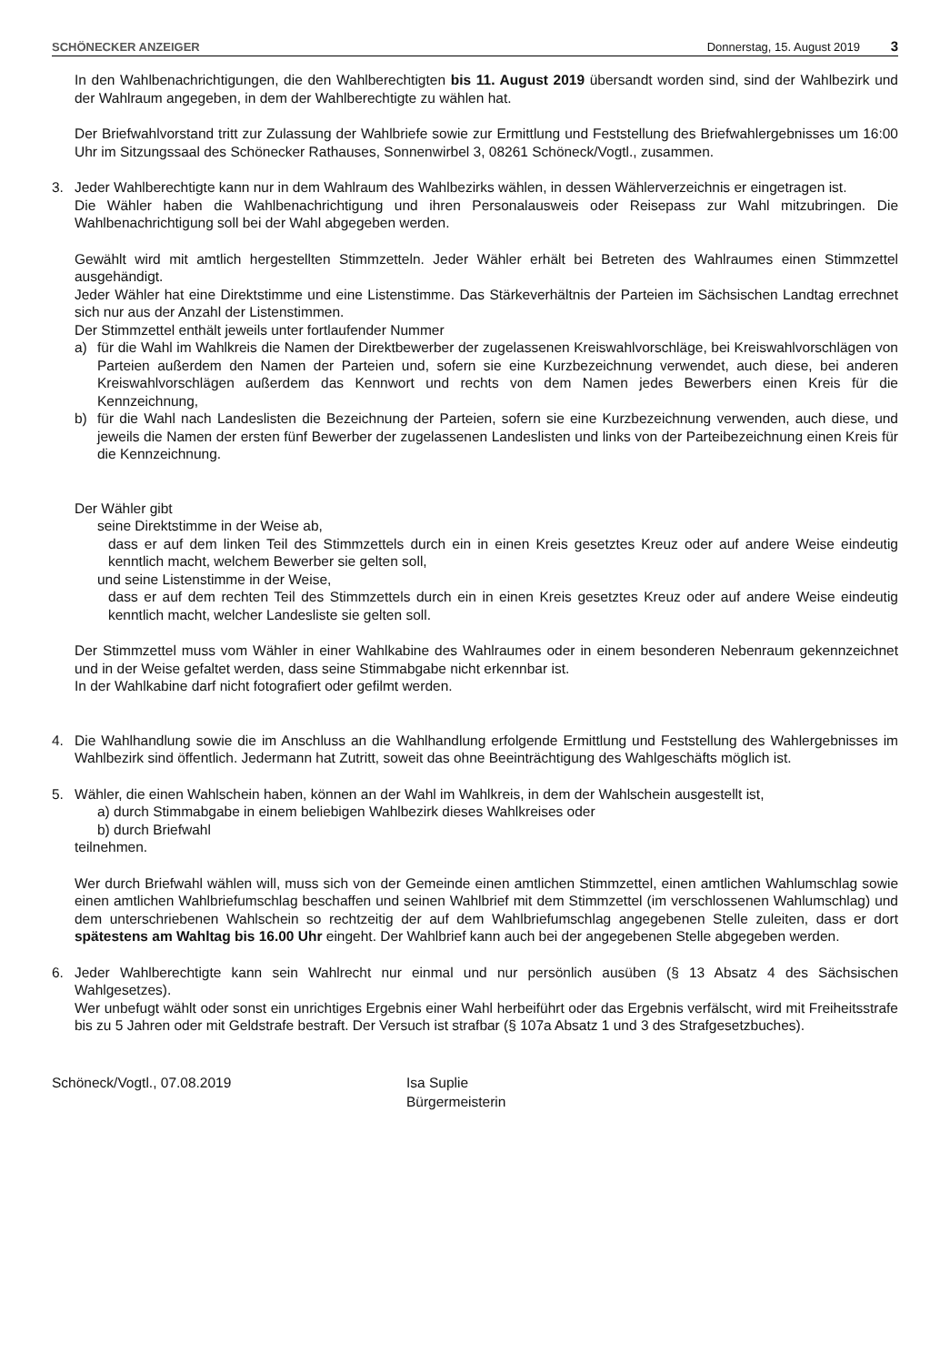SCHÖNECKER ANZEIGER Donnerstag, 15. August 2019 3
In den Wahlbenachrichtigungen, die den Wahlberechtigten bis 11. August 2019 übersandt worden sind, sind der Wahlbezirk und der Wahlraum angegeben, in dem der Wahlberechtigte zu wählen hat.
Der Briefwahlvorstand tritt zur Zulassung der Wahlbriefe sowie zur Ermittlung und Feststellung des Briefwahlergebnisses um 16:00 Uhr im Sitzungssaal des Schönecker Rathauses, Sonnenwirbel 3, 08261 Schöneck/Vogtl., zusammen.
3. Jeder Wahlberechtigte kann nur in dem Wahlraum des Wahlbezirks wählen, in dessen Wählerverzeichnis er eingetragen ist.
Die Wähler haben die Wahlbenachrichtigung und ihren Personalausweis oder Reisepass zur Wahl mitzubringen. Die Wahlbenachrichtigung soll bei der Wahl abgegeben werden.
Gewählt wird mit amtlich hergestellten Stimmzetteln. Jeder Wähler erhält bei Betreten des Wahlraumes einen Stimmzettel ausgehändigt.
Jeder Wähler hat eine Direktstimme und eine Listenstimme. Das Stärkeverhältnis der Parteien im Sächsischen Landtag errechnet sich nur aus der Anzahl der Listenstimmen.
Der Stimmzettel enthält jeweils unter fortlaufender Nummer
a) für die Wahl im Wahlkreis die Namen der Direktbewerber der zugelassenen Kreiswahlvorschläge, bei Kreiswahlvorschlägen von Parteien außerdem den Namen der Parteien und, sofern sie eine Kurzbezeichnung verwendet, auch diese, bei anderen Kreiswahlvorschlägen außerdem das Kennwort und rechts von dem Namen jedes Bewerbers einen Kreis für die Kennzeichnung,
b) für die Wahl nach Landeslisten die Bezeichnung der Parteien, sofern sie eine Kurzbezeichnung verwenden, auch diese, und jeweils die Namen der ersten fünf Bewerber der zugelassenen Landeslisten und links von der Parteibezeichnung einen Kreis für die Kennzeichnung.
Der Wähler gibt
seine Direktstimme in der Weise ab,
dass er auf dem linken Teil des Stimmzettels durch ein in einen Kreis gesetztes Kreuz oder auf andere Weise eindeutig kenntlich macht, welchem Bewerber sie gelten soll,
und seine Listenstimme in der Weise,
dass er auf dem rechten Teil des Stimmzettels durch ein in einen Kreis gesetztes Kreuz oder auf andere Weise eindeutig kenntlich macht, welcher Landesliste sie gelten soll.
Der Stimmzettel muss vom Wähler in einer Wahlkabine des Wahlraumes oder in einem besonderen Nebenraum gekennzeichnet und in der Weise gefaltet werden, dass seine Stimmabgabe nicht erkennbar ist.
In der Wahlkabine darf nicht fotografiert oder gefilmt werden.
4. Die Wahlhandlung sowie die im Anschluss an die Wahlhandlung erfolgende Ermittlung und Feststellung des Wahlergebnisses im Wahlbezirk sind öffentlich. Jedermann hat Zutritt, soweit das ohne Beeinträchtigung des Wahlgeschäfts möglich ist.
5. Wähler, die einen Wahlschein haben, können an der Wahl im Wahlkreis, in dem der Wahlschein ausgestellt ist,
a) durch Stimmabgabe in einem beliebigen Wahlbezirk dieses Wahlkreises oder
b) durch Briefwahl
teilnehmen.
Wer durch Briefwahl wählen will, muss sich von der Gemeinde einen amtlichen Stimmzettel, einen amtlichen Wahlumschlag sowie einen amtlichen Wahlbriefumschlag beschaffen und seinen Wahlbrief mit dem Stimmzettel (im verschlossenen Wahlumschlag) und dem unterschriebenen Wahlschein so rechtzeitig der auf dem Wahlbriefumschlag angegebenen Stelle zuleiten, dass er dort spätestens am Wahltag bis 16.00 Uhr eingeht. Der Wahlbrief kann auch bei der angegebenen Stelle abgegeben werden.
6. Jeder Wahlberechtigte kann sein Wahlrecht nur einmal und nur persönlich ausüben (§ 13 Absatz 4 des Sächsischen Wahlgesetzes).
Wer unbefugt wählt oder sonst ein unrichtiges Ergebnis einer Wahl herbeiführt oder das Ergebnis verfälscht, wird mit Freiheitsstrafe bis zu 5 Jahren oder mit Geldstrafe bestraft. Der Versuch ist strafbar (§ 107a Absatz 1 und 3 des Strafgesetzbuches).
Schöneck/Vogtl., 07.08.2019 Isa Suplie
Bürgermeisterin